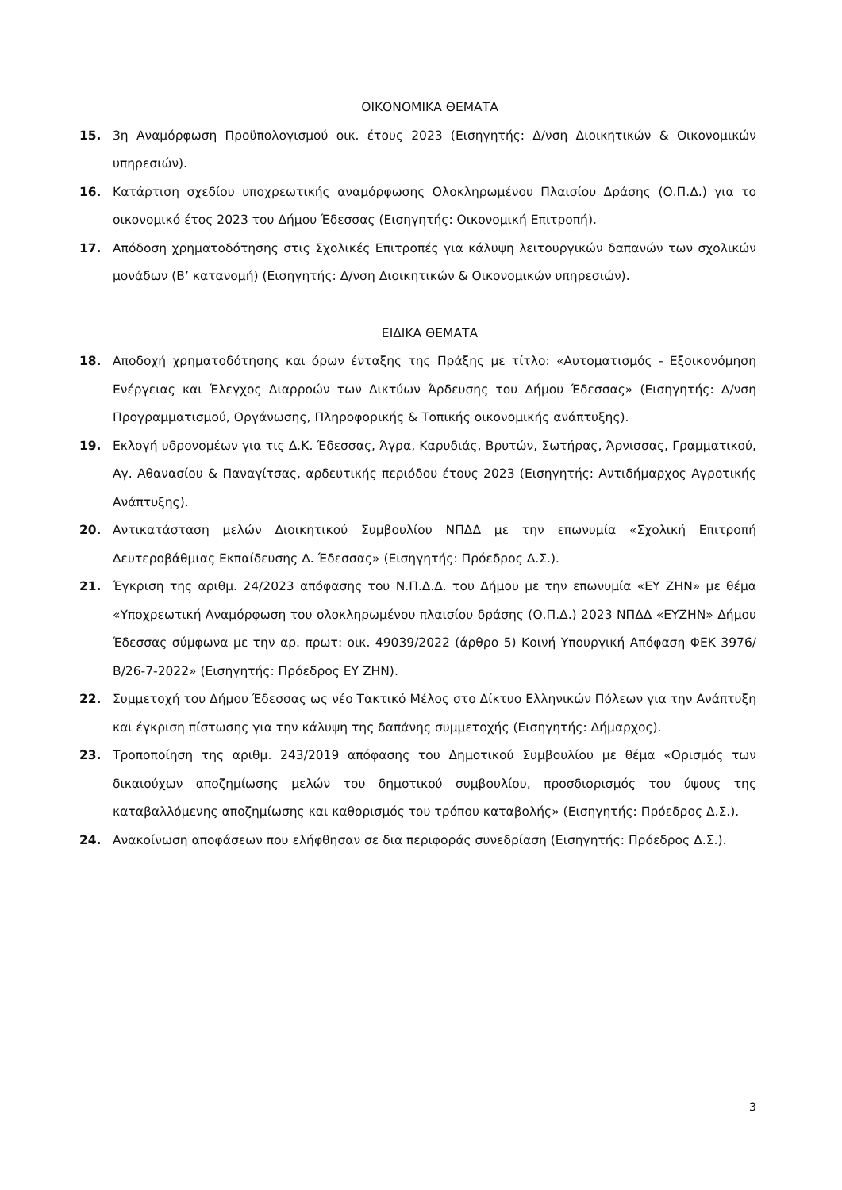ΟΙΚΟΝΟΜΙΚΑ ΘΕΜΑΤΑ
15. 3η Αναμόρφωση Προϋπολογισμού οικ. έτους 2023 (Εισηγητής: Δ/νση Διοικητικών & Οικονομικών υπηρεσιών).
16. Κατάρτιση σχεδίου υποχρεωτικής αναμόρφωσης Ολοκληρωμένου Πλαισίου Δράσης (Ο.Π.Δ.) για το οικονομικό έτος 2023 του Δήμου Έδεσσας (Εισηγητής: Οικονομική Επιτροπή).
17. Απόδοση χρηματοδότησης στις Σχολικές Επιτροπές για κάλυψη λειτουργικών δαπανών των σχολικών μονάδων (Β’ κατανομή) (Εισηγητής: Δ/νση Διοικητικών & Οικονομικών υπηρεσιών).
ΕΙΔΙΚΑ ΘΕΜΑΤΑ
18. Αποδοχή χρηματοδότησης και όρων ένταξης της Πράξης με τίτλο: «Αυτοματισμός - Εξοικονόμηση Ενέργειας και Έλεγχος Διαρροών των Δικτύων Άρδευσης του Δήμου Έδεσσας» (Εισηγητής: Δ/νση Προγραμματισμού, Οργάνωσης, Πληροφορικής & Τοπικής οικονομικής ανάπτυξης).
19. Εκλογή υδρονομέων για τις Δ.Κ. Έδεσσας, Άγρα, Καρυδιάς, Βρυτών, Σωτήρας, Άρνισσας, Γραμματικού, Αγ. Αθανασίου & Παναγίτσας, αρδευτικής περιόδου έτους 2023 (Εισηγητής: Αντιδήμαρχος Αγροτικής Ανάπτυξης).
20. Αντικατάσταση μελών Διοικητικού Συμβουλίου ΝΠΔΔ με την επωνυμία «Σχολική Επιτροπή Δευτεροβάθμιας Εκπαίδευσης Δ. Έδεσσας» (Εισηγητής: Πρόεδρος Δ.Σ.).
21. Έγκριση της αριθμ. 24/2023 απόφασης του Ν.Π.Δ.Δ. του Δήμου με την επωνυμία «ΕΥ ΖΗΝ» με θέμα «Υποχρεωτική Αναμόρφωση του ολοκληρωμένου πλαισίου δράσης (Ο.Π.Δ.) 2023 ΝΠΔΔ «ΕΥΖΗΝ» Δήμου Έδεσσας σύμφωνα με την αρ. πρωτ: οικ. 49039/2022 (άρθρο 5) Κοινή Υπουργική Απόφαση ΦΕΚ 3976/Β/26-7-2022» (Εισηγητής: Πρόεδρος ΕΥ ΖΗΝ).
22. Συμμετοχή του Δήμου Έδεσσας ως νέο Τακτικό Μέλος στο Δίκτυο Ελληνικών Πόλεων για την Ανάπτυξη και έγκριση πίστωσης για την κάλυψη της δαπάνης συμμετοχής (Εισηγητής: Δήμαρχος).
23. Τροποποίηση της αριθμ. 243/2019 απόφασης του Δημοτικού Συμβουλίου με θέμα «Ορισμός των δικαιούχων αποζημίωσης μελών του δημοτικού συμβουλίου, προσδιορισμός του ύψους της καταβαλλόμενης αποζημίωσης και καθορισμός του τρόπου καταβολής» (Εισηγητής: Πρόεδρος Δ.Σ.).
24. Ανακοίνωση αποφάσεων που ελήφθησαν σε δια περιφοράς συνεδρίαση (Εισηγητής: Πρόεδρος Δ.Σ.).
3